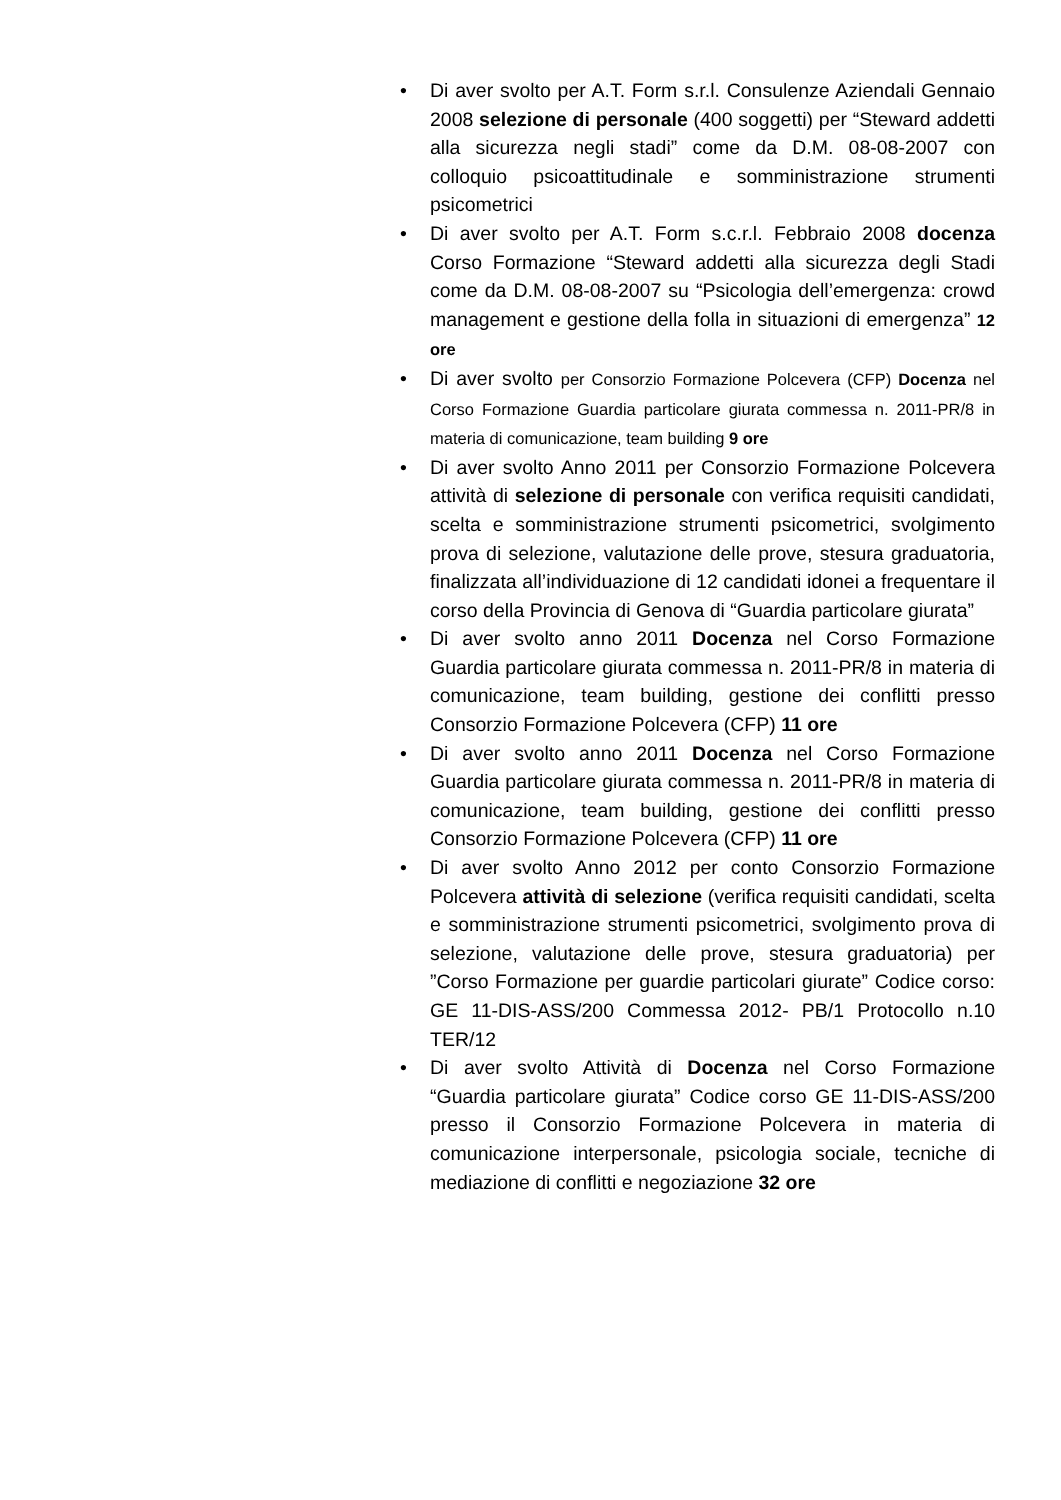• Di aver svolto per A.T. Form s.r.l. Consulenze Aziendali Gennaio 2008 selezione di personale (400 soggetti) per “Steward addetti alla sicurezza negli stadi” come da D.M. 08-08-2007 con colloquio psicoattitudinale e somministrazione strumenti psicometrici
• Di aver svolto per A.T. Form s.c.r.l. Febbraio 2008 docenza Corso Formazione “Steward addetti alla sicurezza degli Stadi come da D.M. 08-08-2007 su “Psicologia dell’emergenza: crowd management e gestione della folla in situazioni di emergenza” 12 ore
• Di aver svolto per Consorzio Formazione Polcevera (CFP) Docenza nel Corso Formazione Guardia particolare giurata commessa n. 2011-PR/8 in materia di comunicazione, team building 9 ore
• Di aver svolto Anno 2011 per Consorzio Formazione Polcevera attività di selezione di personale con verifica requisiti candidati, scelta e somministrazione strumenti psicometrici, svolgimento prova di selezione, valutazione delle prove, stesura graduatoria, finalizzata all’individuazione di 12 candidati idonei a frequentare il corso della Provincia di Genova di “Guardia particolare giurata”
• Di aver svolto anno 2011 Docenza nel Corso Formazione Guardia particolare giurata commessa n. 2011-PR/8 in materia di comunicazione, team building, gestione dei conflitti presso Consorzio Formazione Polcevera (CFP) 11 ore
• Di aver svolto anno 2011 Docenza nel Corso Formazione Guardia particolare giurata commessa n. 2011-PR/8 in materia di comunicazione, team building, gestione dei conflitti presso Consorzio Formazione Polcevera (CFP) 11 ore
• Di aver svolto Anno 2012 per conto Consorzio Formazione Polcevera attività di selezione (verifica requisiti candidati, scelta e somministrazione strumenti psicometrici, svolgimento prova di selezione, valutazione delle prove, stesura graduatoria) per ”Corso Formazione per guardie particolari giurate” Codice corso: GE 11-DIS-ASS/200 Commessa 2012- PB/1 Protocollo n.10 TER/12
• Di aver svolto Attività di Docenza nel Corso Formazione “Guardia particolare giurata” Codice corso GE 11-DIS-ASS/200 presso il Consorzio Formazione Polcevera in materia di comunicazione interpersonale, psicologia sociale, tecniche di mediazione di conflitti e negoziazione 32 ore